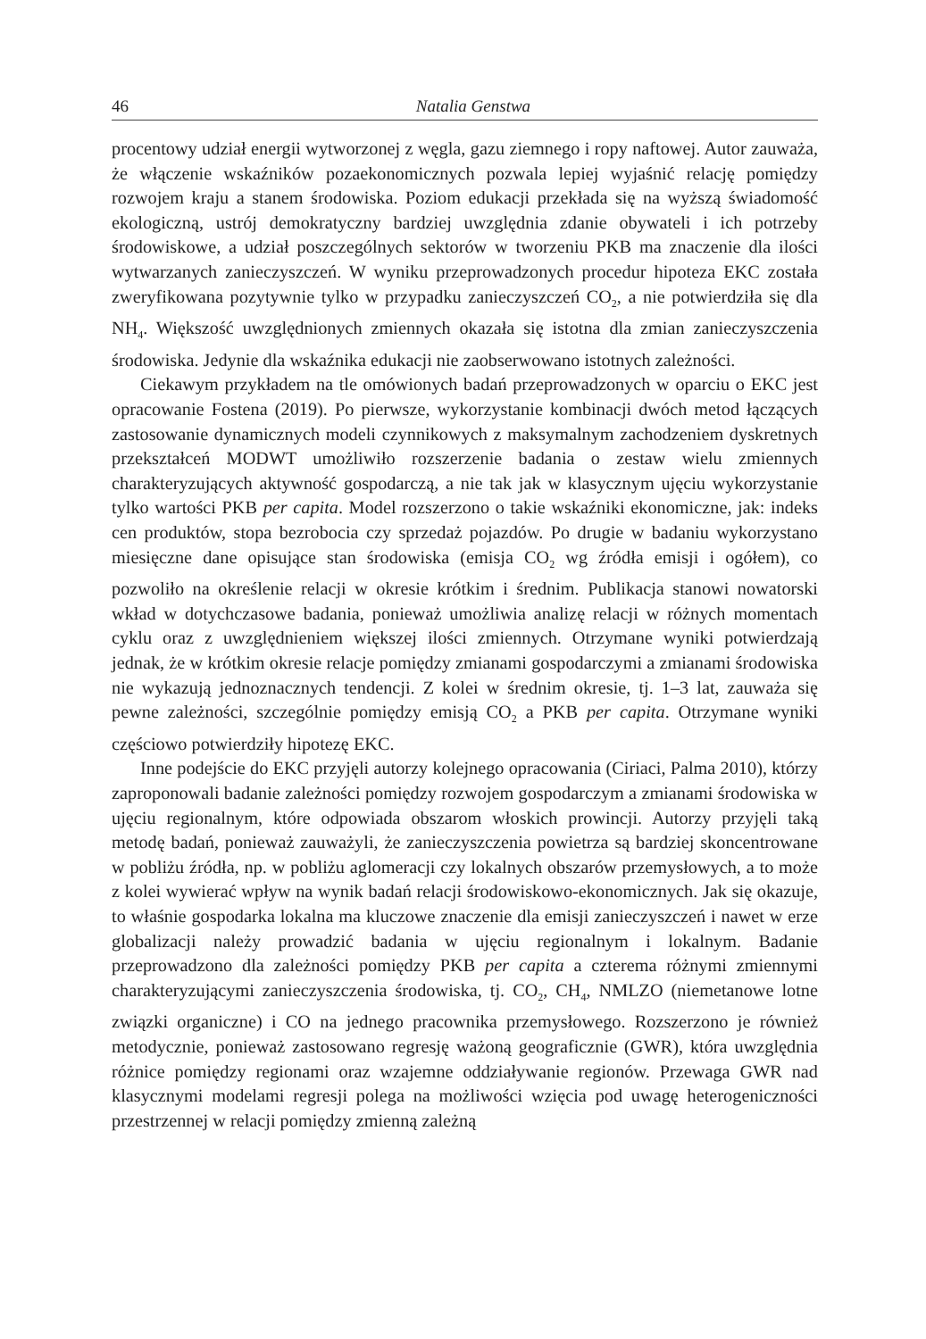46 Natalia Genstwa
procentowy udział energii wytworzonej z węgla, gazu ziemnego i ropy naftowej. Autor zauważa, że włączenie wskaźników pozaekonomicznych pozwala lepiej wyjaśnić relację pomiędzy rozwojem kraju a stanem środowiska. Poziom edukacji przekłada się na wyższą świadomość ekologiczną, ustrój demokratyczny bardziej uwzględnia zdanie obywateli i ich potrzeby środowiskowe, a udział poszczególnych sektorów w tworzeniu PKB ma znaczenie dla ilości wytwarzanych zanieczyszczeń. W wyniku przeprowadzonych procedur hipoteza EKC została zweryfikowana pozytywnie tylko w przypadku zanieczyszczeń CO<sub>2</sub>, a nie potwierdziła się dla NH<sub>4</sub>. Większość uwzględnionych zmiennych okazała się istotna dla zmian zanieczyszczenia środowiska. Jedynie dla wskaźnika edukacji nie zaobserwowano istotnych zależności.
Ciekawym przykładem na tle omówionych badań przeprowadzonych w oparciu o EKC jest opracowanie Fostena (2019). Po pierwsze, wykorzystanie kombinacji dwóch metod łączących zastosowanie dynamicznych modeli czynnikowych z maksymalnym zachodzeniem dyskretnych przekształceń MODWT umożliwiło rozszerzenie badania o zestaw wielu zmiennych charakteryzujących aktywność gospodarczą, a nie tak jak w klasycznym ujęciu wykorzystanie tylko wartości PKB per capita. Model rozszerzono o takie wskaźniki ekonomiczne, jak: indeks cen produktów, stopa bezrobocia czy sprzedaż pojazdów. Po drugie w badaniu wykorzystano miesięczne dane opisujące stan środowiska (emisja CO<sub>2</sub> wg źródła emisji i ogółem), co pozwoliło na określenie relacji w okresie krótkim i średnim. Publikacja stanowi nowatorski wkład w dotychczasowe badania, ponieważ umożliwia analizę relacji w różnych momentach cyklu oraz z uwzględnieniem większej ilości zmiennych. Otrzymane wyniki potwierdzają jednak, że w krótkim okresie relacje pomiędzy zmianami gospodarczymi a zmianami środowiska nie wykazują jednoznacznych tendencji. Z kolei w średnim okresie, tj. 1–3 lat, zauważa się pewne zależności, szczególnie pomiędzy emisją CO<sub>2</sub> a PKB per capita. Otrzymane wyniki częściowo potwierdziły hipotezę EKC.
Inne podejście do EKC przyjęli autorzy kolejnego opracowania (Ciriaci, Palma 2010), którzy zaproponowali badanie zależności pomiędzy rozwojem gospodarczym a zmianami środowiska w ujęciu regionalnym, które odpowiada obszarom włoskich prowincji. Autorzy przyjęli taką metodę badań, ponieważ zauważyli, że zanieczyszczenia powietrza są bardziej skoncentrowane w pobliżu źródła, np. w pobliżu aglomeracji czy lokalnych obszarów przemysłowych, a to może z kolei wywierać wpływ na wynik badań relacji środowiskowo-ekonomicznych. Jak się okazuje, to właśnie gospodarka lokalna ma kluczowe znaczenie dla emisji zanieczyszczeń i nawet w erze globalizacji należy prowadzić badania w ujęciu regionalnym i lokalnym. Badanie przeprowadzono dla zależności pomiędzy PKB per capita a czterema różnymi zmiennymi charakteryzującymi zanieczyszczenia środowiska, tj. CO<sub>2</sub>, CH<sub>4</sub>, NMLZO (niemetanowe lotne związki organiczne) i CO na jednego pracownika przemysłowego. Rozszerzono je również metodycznie, ponieważ zastosowano regresję ważoną geograficznie (GWR), która uwzględnia różnice pomiędzy regionami oraz wzajemne oddziaływanie regionów. Przewaga GWR nad klasycznymi modelami regresji polega na możliwości wzięcia pod uwagę heterogeniczności przestrzennej w relacji pomiędzy zmienną zależną